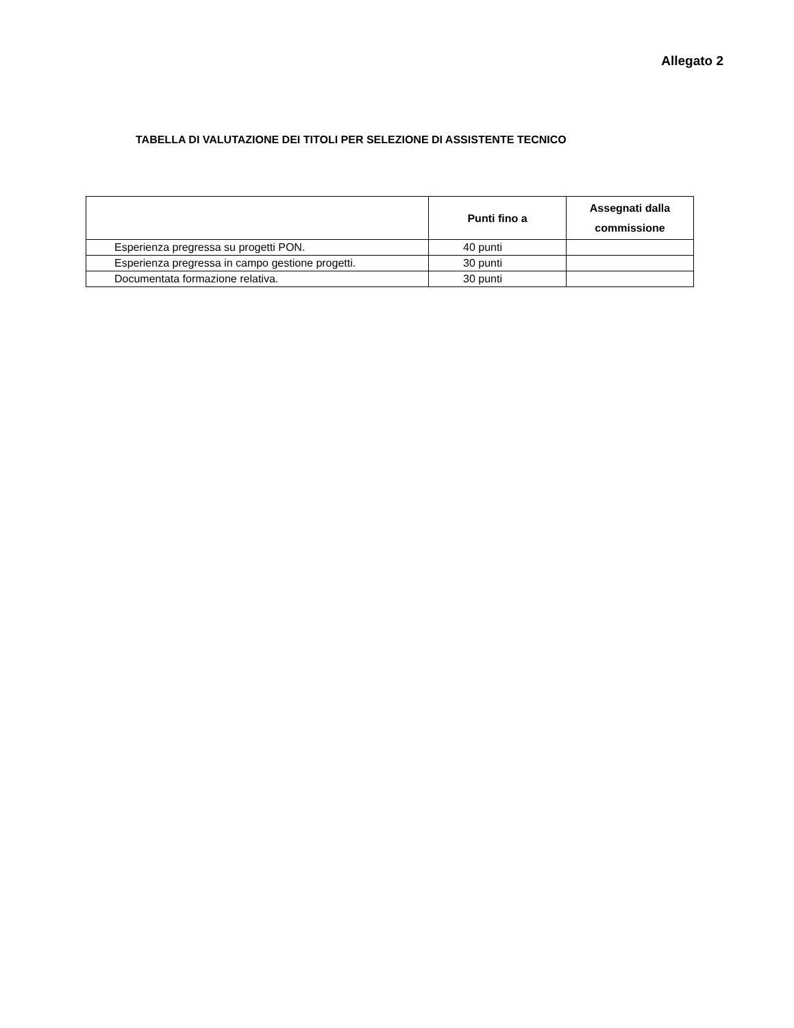Allegato 2
TABELLA DI VALUTAZIONE DEI TITOLI PER SELEZIONE DI ASSISTENTE TECNICO
| | Punti fino a | Assegnati dalla commissione |
| --- | --- | --- |
| Esperienza pregressa su progetti PON. | 40 punti | |
| Esperienza pregressa in campo gestione progetti. | 30 punti | |
| Documentata formazione relativa. | 30 punti | |